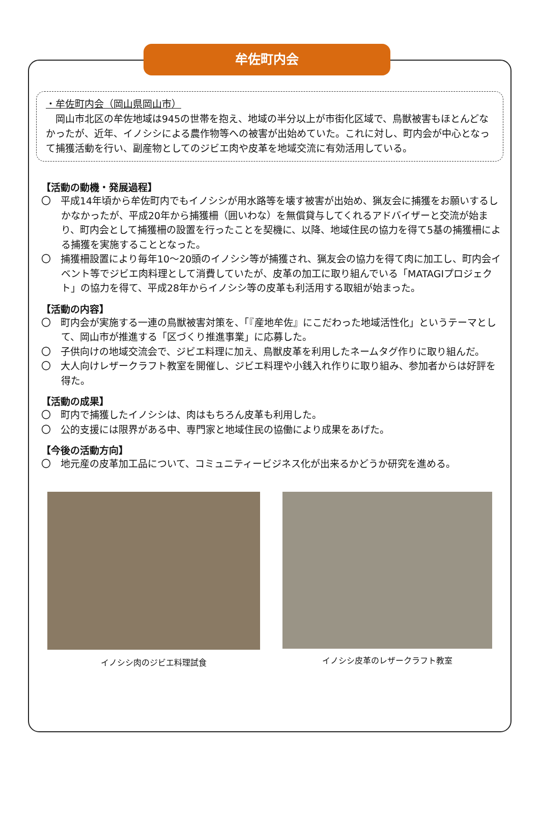牟佐町内会
・牟佐町内会（岡山県岡山市）
　岡山市北区の牟佐地域は945の世帯を抱え、地域の半分以上が市街化区域で、鳥獣被害もほとんどなかったが、近年、イノシシによる農作物等への被害が出始めていた。これに対し、町内会が中心となって捕獲活動を行い、副産物としてのジビエ肉や皮革を地域交流に有効活用している。
【活動の動機・発展過程】
〇　平成14年頃から牟佐町内でもイノシシが用水路等を壊す被害が出始め、猟友会に捕獲をお願いするしかなかったが、平成20年から捕獲柵（囲いわな）を無償貸与してくれるアドバイザーと交流が始まり、町内会として捕獲柵の設置を行ったことを契機に、以降、地域住民の協力を得て5基の捕獲柵による捕獲を実施することとなった。
〇　捕獲柵設置により毎年10～20頭のイノシシ等が捕獲され、猟友会の協力を得て肉に加工し、町内会イベント等でジビエ肉料理として消費していたが、皮革の加工に取り組んでいる「MATAGIプロジェクト」の協力を得て、平成28年からイノシシ等の皮革も利活用する取組が始まった。
【活動の内容】
〇　町内会が実施する一連の鳥獣被害対策を、「『産地牟佐』にこだわった地域活性化」というテーマとして、岡山市が推進する「区づくり推進事業」に応募した。
〇　子供向けの地域交流会で、ジビエ料理に加え、鳥獣皮革を利用したネームタグ作りに取り組んだ。
〇　大人向けレザークラフト教室を開催し、ジビエ料理や小銭入れ作りに取り組み、参加者からは好評を得た。
【活動の成果】
〇　町内で捕獲したイノシシは、肉はもちろん皮革も利用した。
〇　公的支援には限界がある中、専門家と地域住民の協働により成果をあげた。
【今後の活動方向】
〇　地元産の皮革加工品について、コミュニティービジネス化が出来るかどうか研究を進める。
イノシシ肉のジビエ料理試食 イノシシ皮革のレザークラフト教室